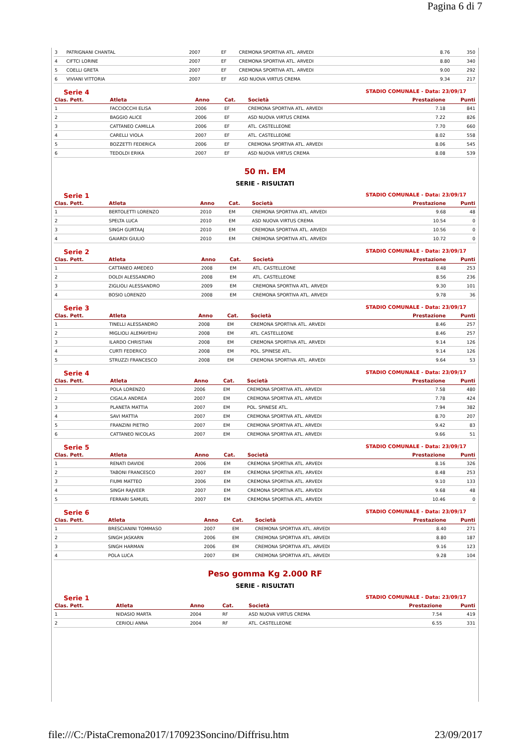Pagina 6 di 7
| 3 | PATRIGNANI CHANTAL | 2007 | EF | CREMONA SPORTIVA ATL. ARVEDI | 8.76 | 350 |
| 4 | CIFTCI LORINE | 2007 | EF | CREMONA SPORTIVA ATL. ARVEDI | 8.80 | 340 |
| 5 | COELLI GRETA | 2007 | EF | CREMONA SPORTIVA ATL. ARVEDI | 9.00 | 292 |
| 6 | VIVIANI VITTORIA | 2007 | EF | ASD NUOVA VIRTUS CREMA | 9.34 | 217 |
Serie 4 STADIO COMUNALE - Data: 23/09/17
| Clas. Pett. | Atleta | Anno | Cat. | Società | Prestazione | Punti |
| --- | --- | --- | --- | --- | --- | --- |
| 1 | FACCIOCCHI ELISA | 2006 | EF | CREMONA SPORTIVA ATL. ARVEDI | 7.18 | 841 |
| 2 | BAGGIO ALICE | 2006 | EF | ASD NUOVA VIRTUS CREMA | 7.22 | 826 |
| 3 | CATTANEO CAMILLA | 2006 | EF | ATL. CASTELLEONE | 7.70 | 660 |
| 4 | CARELLI VIOLA | 2007 | EF | ATL. CASTELLEONE | 8.02 | 558 |
| 5 | BOZZETTI FEDERICA | 2006 | EF | CREMONA SPORTIVA ATL. ARVEDI | 8.06 | 545 |
| 6 | TEDOLDI ERIKA | 2007 | EF | ASD NUOVA VIRTUS CREMA | 8.08 | 539 |
50 m. EM
SERIE - RISULTATI
Serie 1 STADIO COMUNALE - Data: 23/09/17
| Clas. Pett. | Atleta | Anno | Cat. | Società | Prestazione | Punti |
| --- | --- | --- | --- | --- | --- | --- |
| 1 | BERTOLETTI LORENZO | 2010 | EM | CREMONA SPORTIVA ATL. ARVEDI | 9.68 | 48 |
| 2 | SPELTA LUCA | 2010 | EM | ASD NUOVA VIRTUS CREMA | 10.54 | 0 |
| 3 | SINGH GURTAAJ | 2010 | EM | CREMONA SPORTIVA ATL. ARVEDI | 10.56 | 0 |
| 4 | GAIARDI GIULIO | 2010 | EM | CREMONA SPORTIVA ATL. ARVEDI | 10.72 | 0 |
Serie 2 STADIO COMUNALE - Data: 23/09/17
| Clas. Pett. | Atleta | Anno | Cat. | Società | Prestazione | Punti |
| --- | --- | --- | --- | --- | --- | --- |
| 1 | CATTANEO AMEDEO | 2008 | EM | ATL. CASTELLEONE | 8.48 | 253 |
| 2 | DOLDI ALESSANDRO | 2008 | EM | ATL. CASTELLEONE | 8.56 | 236 |
| 3 | ZIGLIOLI ALESSANDRO | 2009 | EM | CREMONA SPORTIVA ATL. ARVEDI | 9.30 | 101 |
| 4 | BOSIO LORENZO | 2008 | EM | CREMONA SPORTIVA ATL. ARVEDI | 9.78 | 36 |
Serie 3 STADIO COMUNALE - Data: 23/09/17
| Clas. Pett. | Atleta | Anno | Cat. | Società | Prestazione | Punti |
| --- | --- | --- | --- | --- | --- | --- |
| 1 | TINELLI ALESSANDRO | 2008 | EM | CREMONA SPORTIVA ATL. ARVEDI | 8.46 | 257 |
| 2 | MIGLIOLI ALEMAYEHU | 2008 | EM | ATL. CASTELLEONE | 8.46 | 257 |
| 3 | ILARDO CHRISTIAN | 2008 | EM | CREMONA SPORTIVA ATL. ARVEDI | 9.14 | 126 |
| 4 | CURTI FEDERICO | 2008 | EM | POL. SPINESE ATL. | 9.14 | 126 |
| 5 | STRUZZI FRANCESCO | 2008 | EM | CREMONA SPORTIVA ATL. ARVEDI | 9.64 | 53 |
Serie 4 STADIO COMUNALE - Data: 23/09/17
| Clas. Pett. | Atleta | Anno | Cat. | Società | Prestazione | Punti |
| --- | --- | --- | --- | --- | --- | --- |
| 1 | POLA LORENZO | 2006 | EM | CREMONA SPORTIVA ATL. ARVEDI | 7.58 | 480 |
| 2 | CIGALA ANDREA | 2007 | EM | CREMONA SPORTIVA ATL. ARVEDI | 7.78 | 424 |
| 3 | PLANETA MATTIA | 2007 | EM | POL. SPINESE ATL. | 7.94 | 382 |
| 4 | SAVI MATTIA | 2007 | EM | CREMONA SPORTIVA ATL. ARVEDI | 8.70 | 207 |
| 5 | FRANZINI PIETRO | 2007 | EM | CREMONA SPORTIVA ATL. ARVEDI | 9.42 | 83 |
| 6 | CATTANEO NICOLAS | 2007 | EM | CREMONA SPORTIVA ATL. ARVEDI | 9.66 | 51 |
Serie 5 STADIO COMUNALE - Data: 23/09/17
| Clas. Pett. | Atleta | Anno | Cat. | Società | Prestazione | Punti |
| --- | --- | --- | --- | --- | --- | --- |
| 1 | RENATI DAVIDE | 2006 | EM | CREMONA SPORTIVA ATL. ARVEDI | 8.16 | 326 |
| 2 | TABONI FRANCESCO | 2007 | EM | CREMONA SPORTIVA ATL. ARVEDI | 8.48 | 253 |
| 3 | FIUMI MATTEO | 2006 | EM | CREMONA SPORTIVA ATL. ARVEDI | 9.10 | 133 |
| 4 | SINGH RAJVEER | 2007 | EM | CREMONA SPORTIVA ATL. ARVEDI | 9.68 | 48 |
| 5 | FERRARI SAMUEL | 2007 | EM | CREMONA SPORTIVA ATL. ARVEDI | 10.46 | 0 |
Serie 6 STADIO COMUNALE - Data: 23/09/17
| Clas. Pett. | Atleta | Anno | Cat. | Società | Prestazione | Punti |
| --- | --- | --- | --- | --- | --- | --- |
| 1 | BRESCIANINI TOMMASO | 2007 | EM | CREMONA SPORTIVA ATL. ARVEDI | 8.40 | 271 |
| 2 | SINGH JASKARN | 2006 | EM | CREMONA SPORTIVA ATL. ARVEDI | 8.80 | 187 |
| 3 | SINGH HARMAN | 2006 | EM | CREMONA SPORTIVA ATL. ARVEDI | 9.16 | 123 |
| 4 | POLA LUCA | 2007 | EM | CREMONA SPORTIVA ATL. ARVEDI | 9.28 | 104 |
Peso gomma Kg 2.000 RF
SERIE - RISULTATI
Serie 1 STADIO COMUNALE - Data: 23/09/17
| Clas. Pett. | Atleta | Anno | Cat. | Società | Prestazione | Punti |
| --- | --- | --- | --- | --- | --- | --- |
| 1 | NIDASIO MARTA | 2004 | RF | ASD NUOVA VIRTUS CREMA | 7.54 | 419 |
| 2 | CERIOLI ANNA | 2004 | RF | ATL. CASTELLEONE | 6.55 | 331 |
file:///C:/PistaCremona2017/170923Soncino/Diffrisu.htm 23/09/2017